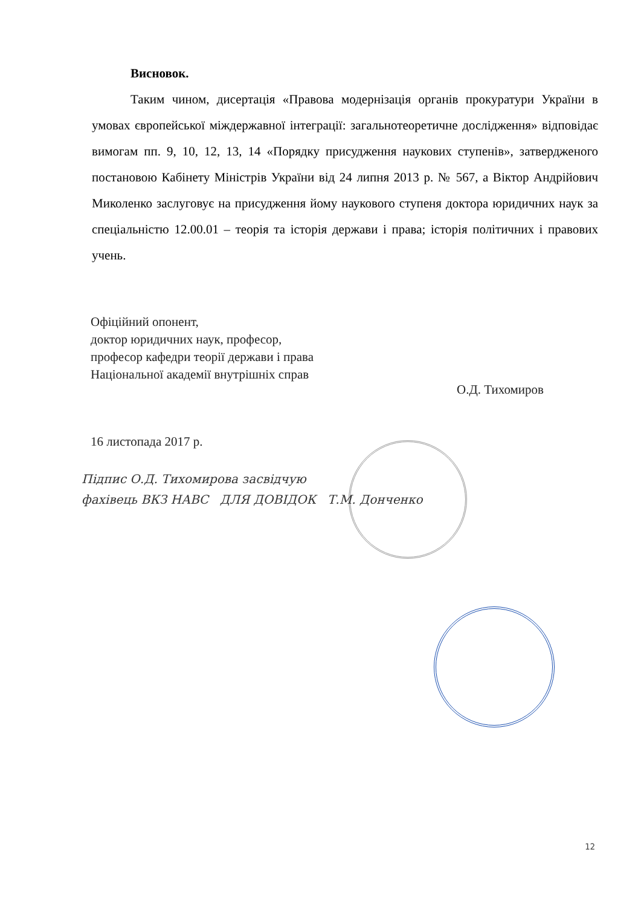Висновок.
Таким чином, дисертація «Правова модернізація органів прокуратури України в умовах європейської міждержавної інтеграції: загальнотеоретичне дослідження» відповідає вимогам пп. 9, 10, 12, 13, 14 «Порядку присудження наукових ступенів», затвердженого постановою Кабінету Міністрів України від 24 липня 2013 р. № 567, а Віктор Андрійович Миколенко заслуговує на присудження йому наукового ступеня доктора юридичних наук за спеціальністю 12.00.01 – теорія та історія держави і права; історія політичних і правових учень.
Офіційний опонент,
доктор юридичних наук, професор,
професор кафедри теорії держави і права
Національної академії внутрішніх справ
О.Д. Тихомиров
16 листопада 2017 р.
Підпис О.Д. Тихомирова засвідчую
фахівець ВКЗ НАВС ДЛЯ ДОВІДОК Т.М. Донченко
12